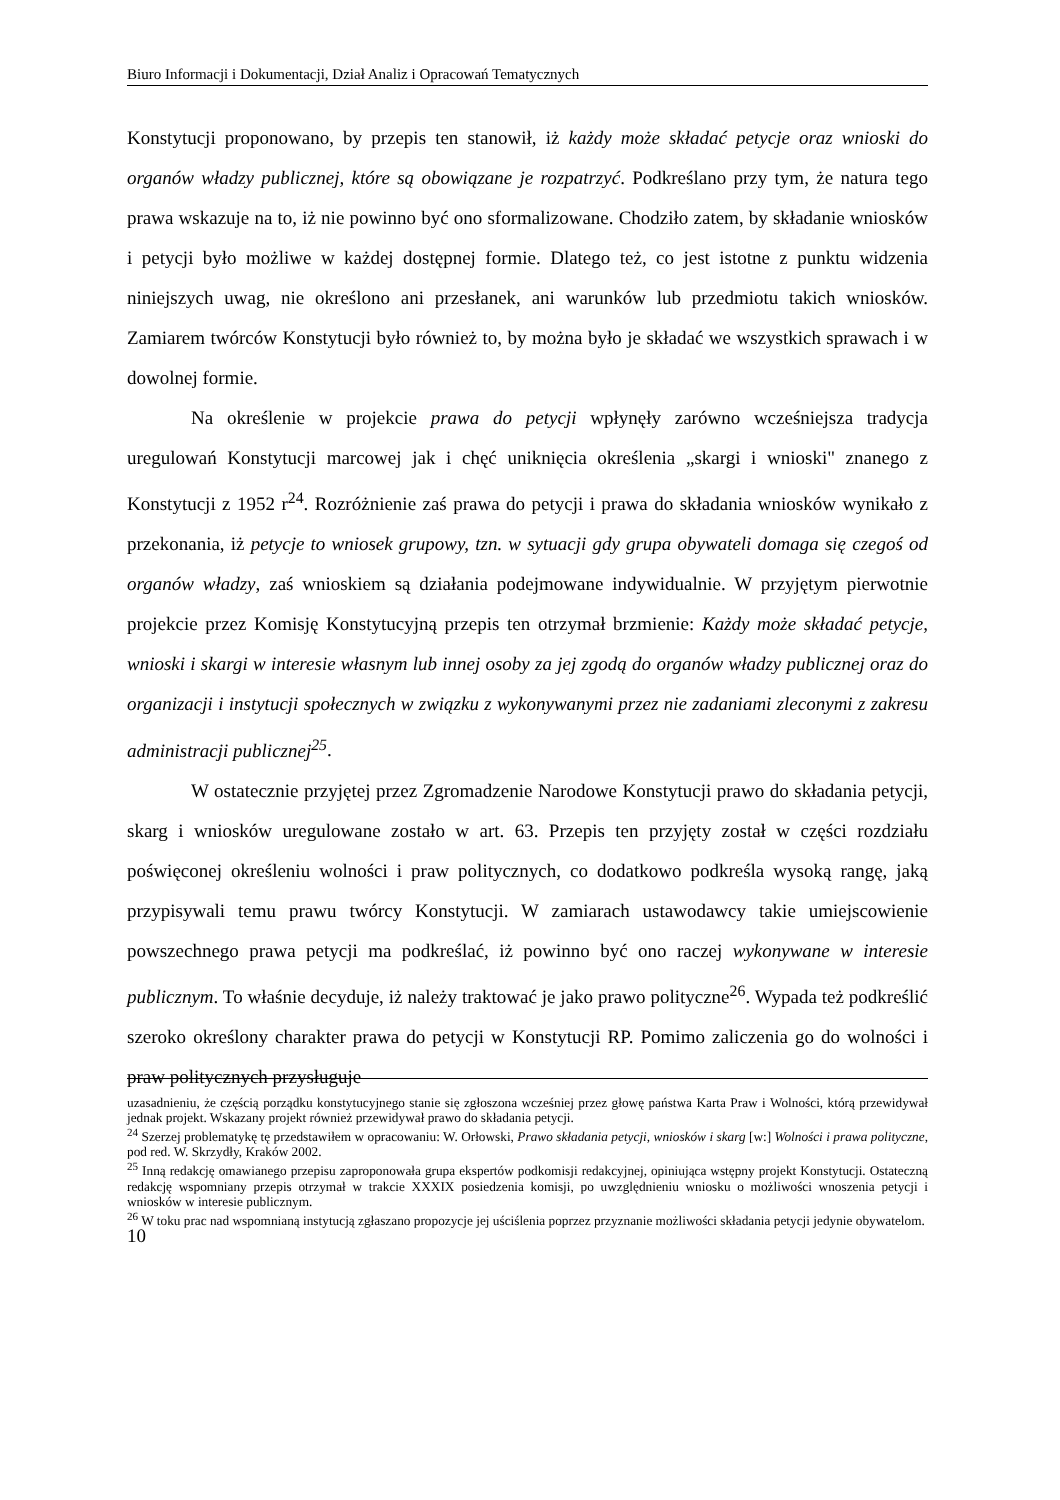Biuro Informacji i Dokumentacji, Dział Analiz i Opracowań Tematycznych
Konstytucji proponowano, by przepis ten stanowił, iż każdy może składać petycje oraz wnioski do organów władzy publicznej, które są obowiązane je rozpatrzyć. Podkreślano przy tym, że natura tego prawa wskazuje na to, iż nie powinno być ono sformalizowane. Chodziło zatem, by składanie wniosków i petycji było możliwe w każdej dostępnej formie. Dlatego też, co jest istotne z punktu widzenia niniejszych uwag, nie określono ani przesłanek, ani warunków lub przedmiotu takich wniosków. Zamiarem twórców Konstytucji było również to, by można było je składać we wszystkich sprawach i w dowolnej formie.
Na określenie w projekcie prawa do petycji wpłynęły zarówno wcześniejsza tradycja uregulowań Konstytucji marcowej jak i chęć uniknięcia określenia „skargi i wnioski" znanego z Konstytucji z 1952 r<sup>24</sup>. Rozróżnienie zaś prawa do petycji i prawa do składania wniosków wynikało z przekonania, iż petycje to wniosek grupowy, tzn. w sytuacji gdy grupa obywateli domaga się czegoś od organów władzy, zaś wnioskiem są działania podejmowane indywidualnie. W przyjętym pierwotnie projekcie przez Komisję Konstytucyjną przepis ten otrzymał brzmienie: Każdy może składać petycje, wnioski i skargi w interesie własnym lub innej osoby za jej zgodą do organów władzy publicznej oraz do organizacji i instytucji społecznych w związku z wykonywanymi przez nie zadaniami zleconymi z zakresu administracji publicznej<sup>25</sup>.
W ostatecznie przyjętej przez Zgromadzenie Narodowe Konstytucji prawo do składania petycji, skarg i wniosków uregulowane zostało w art. 63. Przepis ten przyjęty został w części rozdziału poświęconej określeniu wolności i praw politycznych, co dodatkowo podkreśla wysoką rangę, jaką przypisywali temu prawu twórcy Konstytucji. W zamiarach ustawodawcy takie umiejscowienie powszechnego prawa petycji ma podkreślać, iż powinno być ono raczej wykonywane w interesie publicznym. To właśnie decyduje, iż należy traktować je jako prawo polityczne<sup>26</sup>. Wypada też podkreślić szeroko określony charakter prawa do petycji w Konstytucji RP. Pomimo zaliczenia go do wolności i praw politycznych przysługuje
uzasadnieniu, że częścią porządku konstytucyjnego stanie się zgłoszona wcześniej przez głowę państwa Karta Praw i Wolności, którą przewidywał jednak projekt. Wskazany projekt również przewidywał prawo do składania petycji.
<sup>24</sup> Szerzej problematykę tę przedstawiłem w opracowaniu: W. Orłowski, Prawo składania petycji, wniosków i skarg [w:] Wolności i prawa polityczne, pod red. W. Skrzydły, Kraków 2002.
<sup>25</sup> Inną redakcję omawianego przepisu zaproponowała grupa ekspertów podkomisji redakcyjnej, opiniująca wstępny projekt Konstytucji. Ostateczną redakcję wspomniany przepis otrzymał w trakcie XXXIX posiedzenia komisji, po uwzględnieniu wniosku o możliwości wnoszenia petycji i wniosków w interesie publicznym.
<sup>26</sup> W toku prac nad wspomnianą instytucją zgłaszano propozycje jej uściślenia poprzez przyznanie możliwości składania petycji jedynie obywatelom.
10